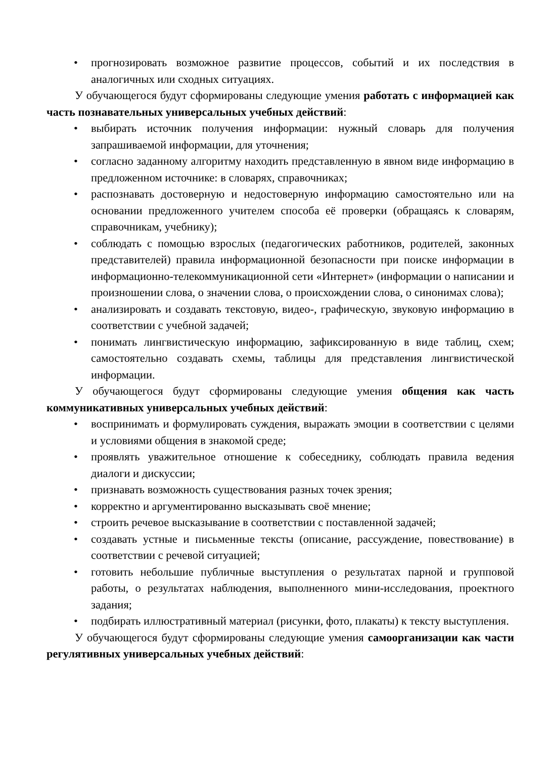• прогнозировать возможное развитие процессов, событий и их последствия в аналогичных или сходных ситуациях.
У обучающегося будут сформированы следующие умения работать с информацией как часть познавательных универсальных учебных действий:
• выбирать источник получения информации: нужный словарь для получения запрашиваемой информации, для уточнения;
• согласно заданному алгоритму находить представленную в явном виде информацию в предложенном источнике: в словарях, справочниках;
• распознавать достоверную и недостоверную информацию самостоятельно или на основании предложенного учителем способа её проверки (обращаясь к словарям, справочникам, учебнику);
• соблюдать с помощью взрослых (педагогических работников, родителей, законных представителей) правила информационной безопасности при поиске информации в информационно-телекоммуникационной сети «Интернет» (информации о написании и произношении слова, о значении слова, о происхождении слова, о синонимах слова);
• анализировать и создавать текстовую, видео-, графическую, звуковую информацию в соответствии с учебной задачей;
• понимать лингвистическую информацию, зафиксированную в виде таблиц, схем; самостоятельно создавать схемы, таблицы для представления лингвистической информации.
У обучающегося будут сформированы следующие умения общения как часть коммуникативных универсальных учебных действий:
• воспринимать и формулировать суждения, выражать эмоции в соответствии с целями и условиями общения в знакомой среде;
• проявлять уважительное отношение к собеседнику, соблюдать правила ведения диалоги и дискуссии;
• признавать возможность существования разных точек зрения;
• корректно и аргументированно высказывать своё мнение;
• строить речевое высказывание в соответствии с поставленной задачей;
• создавать устные и письменные тексты (описание, рассуждение, повествование) в соответствии с речевой ситуацией;
• готовить небольшие публичные выступления о результатах парной и групповой работы, о результатах наблюдения, выполненного мини-исследования, проектного задания;
• подбирать иллюстративный материал (рисунки, фото, плакаты) к тексту выступления.
У обучающегося будут сформированы следующие умения самоорганизации как части регулятивных универсальных учебных действий: